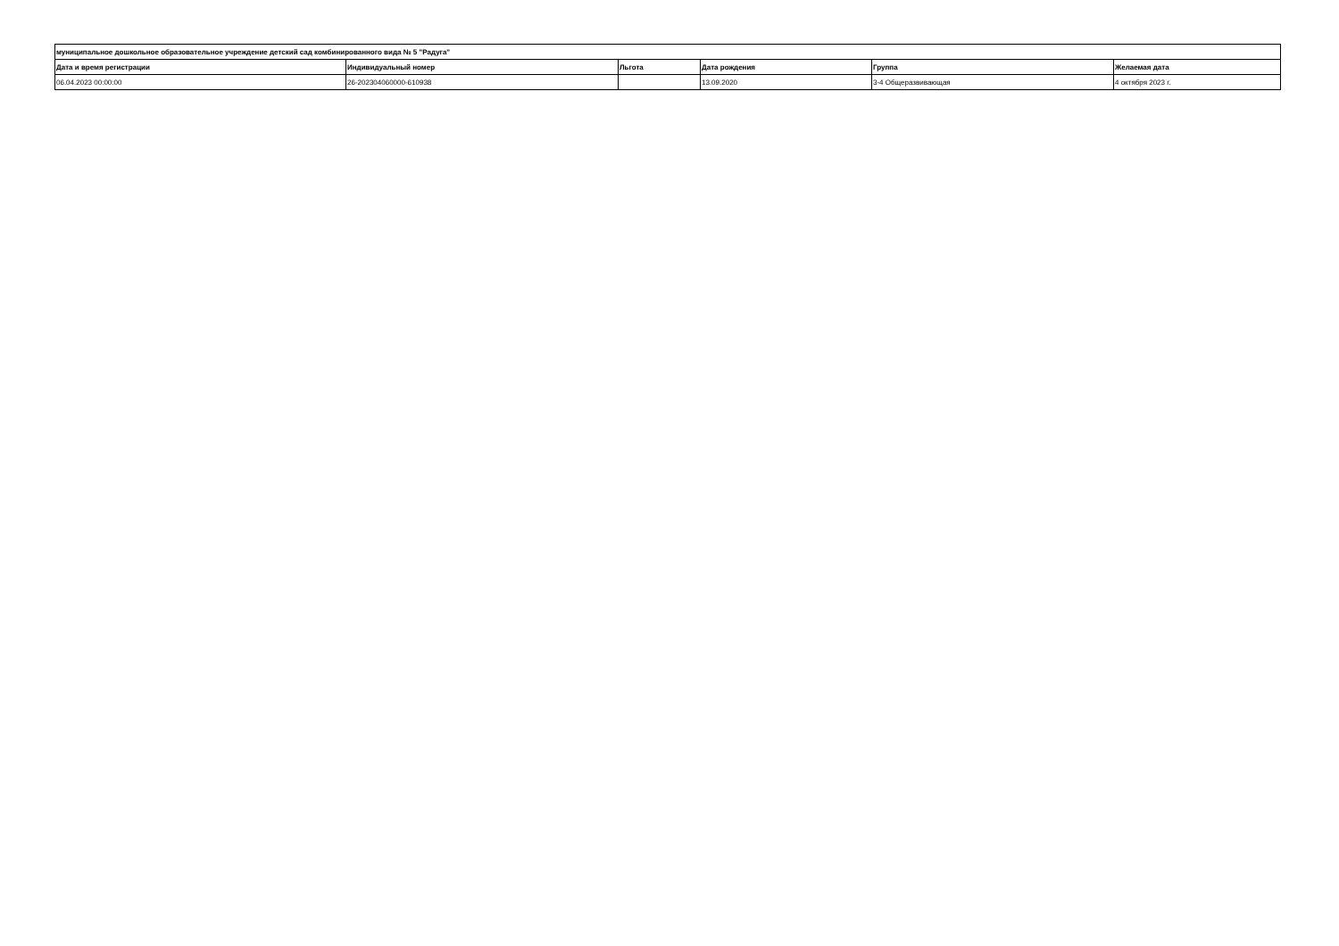| муниципальное дошкольное образовательное учреждение детский сад комбинированного вида № 5 "Радуга" | | | | | |
| --- | --- | --- | --- | --- | --- |
| Дата и время регистрации | Индивидуальный номер | Льгота | Дата рождения | Группа | Желаемая дата |
| 06.04.2023 00:00:00 | 26-202304060000-610938 | | 13.09.2020 | 3-4 Общеразвивающая | 4 октября 2023 г. |